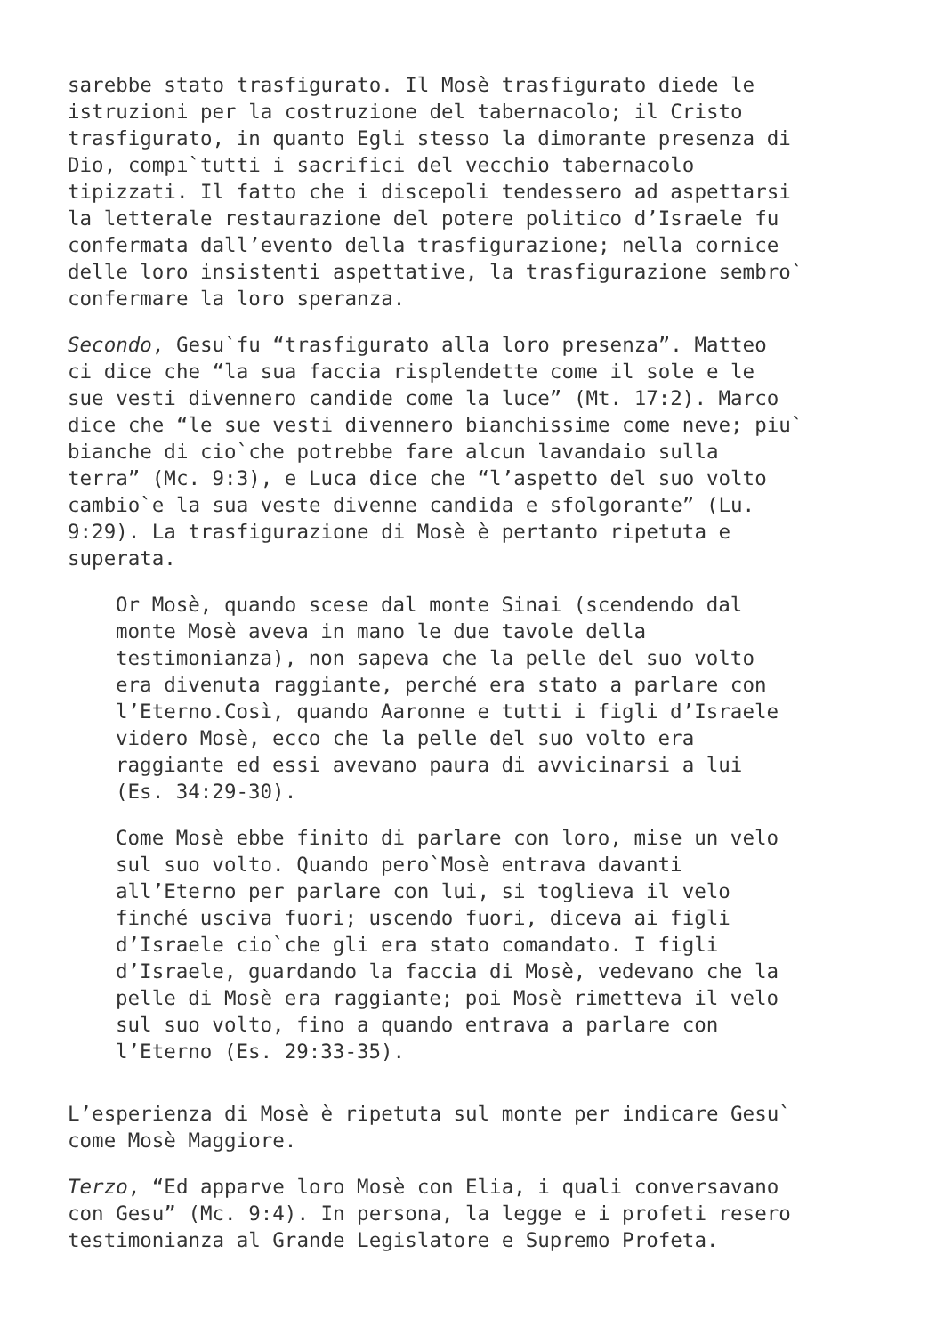sarebbe stato trasfigurato. Il Mosè trasfigurato diede le istruzioni per la costruzione del tabernacolo; il Cristo trasfigurato, in quanto Egli stesso la dimorante presenza di Dio, compı`tutti i sacrifici del vecchio tabernacolo tipizzati. Il fatto che i discepoli tendessero ad aspettarsi la letterale restaurazione del potere politico d’Israele fu confermata dall’evento della trasfigurazione; nella cornice delle loro insistenti aspettative, la trasfigurazione sembro` confermare la loro speranza.
Secondo, Gesu`fu “trasfigurato alla loro presenza”. Matteo ci dice che “la sua faccia risplendette come il sole e le sue vesti divennero candide come la luce” (Mt. 17:2). Marco dice che “le sue vesti divennero bianchissime come neve; piu` bianche di cio`che potrebbe fare alcun lavandaio sulla terra” (Mc. 9:3), e Luca dice che “l’aspetto del suo volto cambio`e la sua veste divenne candida e sfolgorante” (Lu. 9:29). La trasfigurazione di Mosè è pertanto ripetuta e superata.
Or Mosè, quando scese dal monte Sinai (scendendo dal monte Mosè aveva in mano le due tavole della testimonianza), non sapeva che la pelle del suo volto era divenuta raggiante, perché era stato a parlare con l’Eterno.Cosı̀, quando Aaronne e tutti i figli d’Israele videro Mosè, ecco che la pelle del suo volto era raggiante ed essi avevano paura di avvicinarsi a lui (Es. 34:29-30).
Come Mosè ebbe finito di parlare con loro, mise un velo sul suo volto. Quando pero`Mosè entrava davanti all’Eterno per parlare con lui, si toglieva il velo finché usciva fuori; uscendo fuori, diceva ai figli d’Israele cio`che gli era stato comandato. I figli d’Israele, guardando la faccia di Mosè, vedevano che la pelle di Mosè era raggiante; poi Mosè rimetteva il velo sul suo volto, fino a quando entrava a parlare con l’Eterno (Es. 29:33-35).
L’esperienza di Mosè è ripetuta sul monte per indicare Gesu` come Mosè Maggiore.
Terzo, “Ed apparve loro Mosè con Elia, i quali conversavano con Gesu” (Mc. 9:4). In persona, la legge e i profeti resero testimonianza al Grande Legislatore e Supremo Profeta.